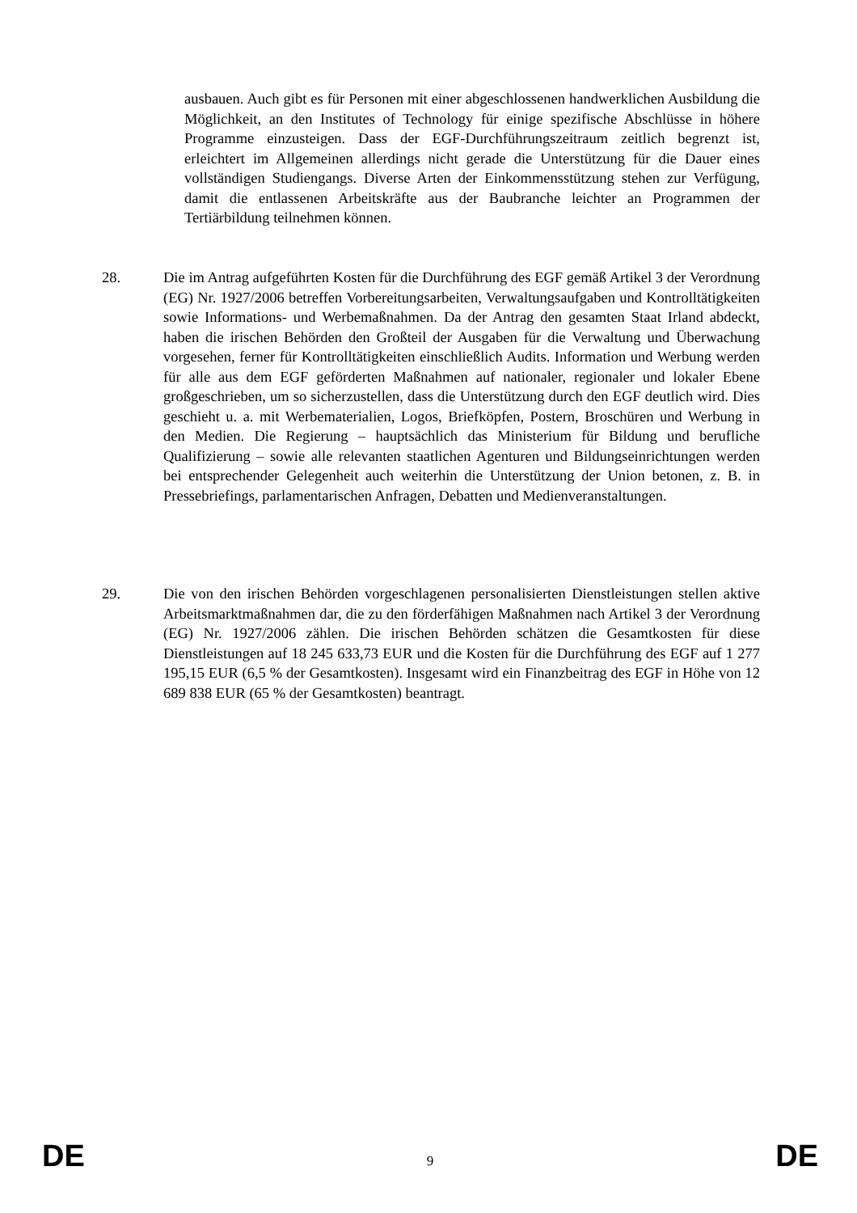ausbauen. Auch gibt es für Personen mit einer abgeschlossenen handwerklichen Ausbildung die Möglichkeit, an den Institutes of Technology für einige spezifische Abschlüsse in höhere Programme einzusteigen. Dass der EGF-Durchführungszeitraum zeitlich begrenzt ist, erleichtert im Allgemeinen allerdings nicht gerade die Unterstützung für die Dauer eines vollständigen Studiengangs. Diverse Arten der Einkommensstützung stehen zur Verfügung, damit die entlassenen Arbeitskräfte aus der Baubranche leichter an Programmen der Tertiärbildung teilnehmen können.
28. Die im Antrag aufgeführten Kosten für die Durchführung des EGF gemäß Artikel 3 der Verordnung (EG) Nr. 1927/2006 betreffen Vorbereitungsarbeiten, Verwaltungsaufgaben und Kontrolltätigkeiten sowie Informations- und Werbemaßnahmen. Da der Antrag den gesamten Staat Irland abdeckt, haben die irischen Behörden den Großteil der Ausgaben für die Verwaltung und Überwachung vorgesehen, ferner für Kontrolltätigkeiten einschließlich Audits. Information und Werbung werden für alle aus dem EGF geförderten Maßnahmen auf nationaler, regionaler und lokaler Ebene großgeschrieben, um so sicherzustellen, dass die Unterstützung durch den EGF deutlich wird. Dies geschieht u. a. mit Werbematerialien, Logos, Briefköpfen, Postern, Broschüren und Werbung in den Medien. Die Regierung – hauptsächlich das Ministerium für Bildung und berufliche Qualifizierung – sowie alle relevanten staatlichen Agenturen und Bildungseinrichtungen werden bei entsprechender Gelegenheit auch weiterhin die Unterstützung der Union betonen, z. B. in Pressebriefings, parlamentarischen Anfragen, Debatten und Medienveranstaltungen.
29. Die von den irischen Behörden vorgeschlagenen personalisierten Dienstleistungen stellen aktive Arbeitsmarktmaßnahmen dar, die zu den förderfähigen Maßnahmen nach Artikel 3 der Verordnung (EG) Nr. 1927/2006 zählen. Die irischen Behörden schätzen die Gesamtkosten für diese Dienstleistungen auf 18 245 633,73 EUR und die Kosten für die Durchführung des EGF auf 1 277 195,15 EUR (6,5 % der Gesamtkosten). Insgesamt wird ein Finanzbeitrag des EGF in Höhe von 12 689 838 EUR (65 % der Gesamtkosten) beantragt.
DE 9 DE